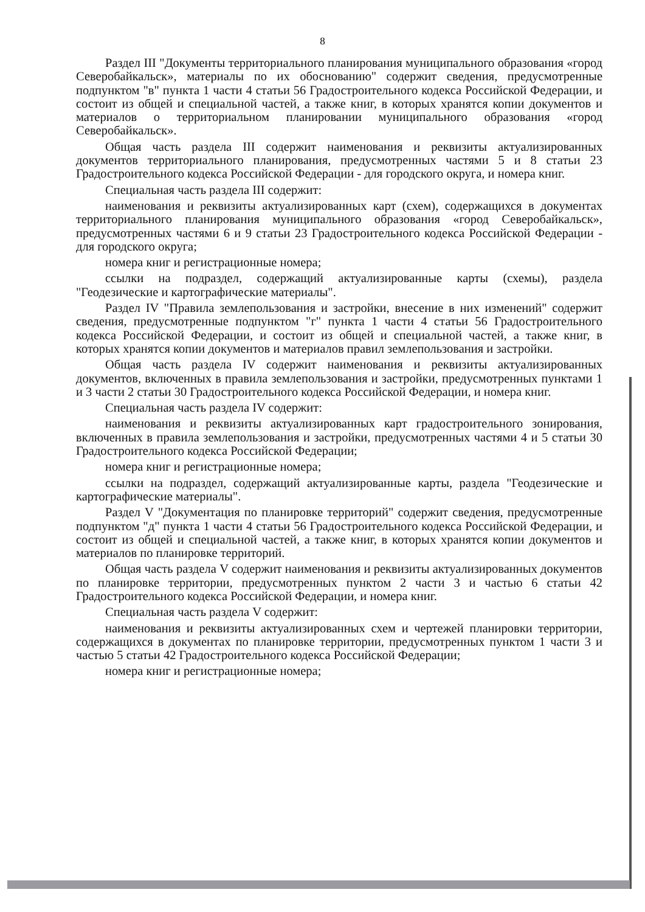8
Раздел III "Документы территориального планирования муниципального образования «город Северобайкальск», материалы по их обоснованию" содержит сведения, предусмотренные подпунктом "в" пункта 1 части 4 статьи 56 Градостроительного кодекса Российской Федерации, и состоит из общей и специальной частей, а также книг, в которых хранятся копии документов и материалов о территориальном планировании муниципального образования «город Северобайкальск».
Общая часть раздела III содержит наименования и реквизиты актуализированных документов территориального планирования, предусмотренных частями 5 и 8 статьи 23 Градостроительного кодекса Российской Федерации - для городского округа, и номера книг.
Специальная часть раздела III содержит:
наименования и реквизиты актуализированных карт (схем), содержащихся в документах территориального планирования муниципального образования «город Северобайкальск», предусмотренных частями 6 и 9 статьи 23 Градостроительного кодекса Российской Федерации - для городского округа;
номера книг и регистрационные номера;
ссылки на подраздел, содержащий актуализированные карты (схемы), раздела "Геодезические и картографические материалы".
Раздел IV "Правила землепользования и застройки, внесение в них изменений" содержит сведения, предусмотренные подпунктом "г" пункта 1 части 4 статьи 56 Градостроительного кодекса Российской Федерации, и состоит из общей и специальной частей, а также книг, в которых хранятся копии документов и материалов правил землепользования и застройки.
Общая часть раздела IV содержит наименования и реквизиты актуализированных документов, включенных в правила землепользования и застройки, предусмотренных пунктами 1 и 3 части 2 статьи 30 Градостроительного кодекса Российской Федерации, и номера книг.
Специальная часть раздела IV содержит:
наименования и реквизиты актуализированных карт градостроительного зонирования, включенных в правила землепользования и застройки, предусмотренных частями 4 и 5 статьи 30 Градостроительного кодекса Российской Федерации;
номера книг и регистрационные номера;
ссылки на подраздел, содержащий актуализированные карты, раздела "Геодезические и картографические материалы".
Раздел V "Документация по планировке территорий" содержит сведения, предусмотренные подпунктом "д" пункта 1 части 4 статьи 56 Градостроительного кодекса Российской Федерации, и состоит из общей и специальной частей, а также книг, в которых хранятся копии документов и материалов по планировке территорий.
Общая часть раздела V содержит наименования и реквизиты актуализированных документов по планировке территории, предусмотренных пунктом 2 части 3 и частью 6 статьи 42 Градостроительного кодекса Российской Федерации, и номера книг.
Специальная часть раздела V содержит:
наименования и реквизиты актуализированных схем и чертежей планировки территории, содержащихся в документах по планировке территории, предусмотренных пунктом 1 части 3 и частью 5 статьи 42 Градостроительного кодекса Российской Федерации;
номера книг и регистрационные номера;